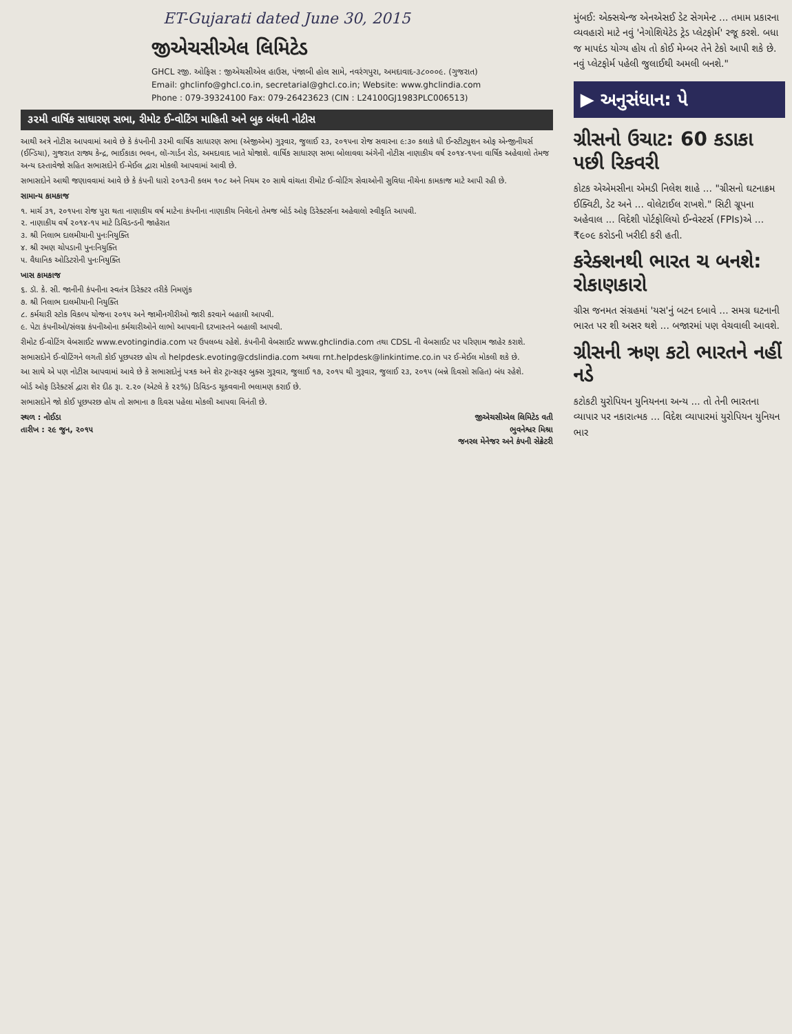ET-Gujarati dated June 30, 2015
જીએચસીએલ લિમિટેડ
GHCL રજી. ઓફિસ : જીએચસીએલ હાઉસ, પંજાબી હોલ સામે, નવરંગપુરા, અમદાવાદ-૩૮૦૦૦૯. (ગુજરાત)
Email: ghclinfo@ghcl.co.in, secretarial@ghcl.co.in; Website: www.ghclindia.com
Phone : 079-39324100 Fax: 079-26423623 (CIN : L24100GJ1983PLC006513)
૩૨મી વાર્ષિક સાધારણ સભા, રીમોટ ઈ-વોટિંગ માહિતી અને બુક બંધની નોટીસ
આથી અત્રે નોટીસ આપવામાં આવે છે કે કંપનીની ૩૨મી વાર્ષિક સાધારણ સભા (એજીએમ) ગુરૂવાર, જુલાઈ ૨૩, ૨૦૧૫ના રોજ સવારના ૯:૩૦ કલાકે ધી ઈન્સ્ટીટ્યુશન ઓફ એન્જીનીયર્સ (ઈન્ડિયા), ગુજરાત રાજ્ય કેન્દ્ર, ભાઈકાકા ભવન, લૉ-ગાર્ડન રોડ, અમદાવાદ ખાતે યોજાશે. વાર્ષિક સાધારણ સભા બોલાવવા અંગેની નોટીસ નાણાકીય વર્ષ ૨૦૧૪-૧૫ના વાર્ષિક અહેવાલો તેમજ અન્ય દસ્તાવેજો સહિત સભાસદોને ઈ-મેઈલ દ્વારા મોકલી આપવામાં આવી છે.
સભાસદોને આથી જણાવવામાં આવે છે કે કંપની ધારો ૨૦૧૩ની કલમ ૧૦૮ અને નિયમ ૨૦ સાથે વાંચતા રીમોટ ઈ-વોટિંગ સેવાઓની સુવિધા નીચેના કામકાજ માટે આપી રહી છે.
સામાન્ય કામકાજ
૧. માર્ચ ૩૧, ૨૦૧૫ના રોજ પુરા થતા નાણાકીય વર્ષ માટેના કંપનીના નાણાકીય નિવેદનો તેમજ બોર્ડ ઓફ ડિરેક્ટર્સના અહેવાલો સ્વીકૃતિ આપવી.
૨. નાણાકીય વર્ષ ૨૦૧૪-૧૫ માટે ડિવિડન્ડની જાહેરાત
૩. શ્રી નિલાભ દાલમીયાની પુનઃનિયુક્તિ
૪. શ્રી રમણ ચોપડાની પુનઃનિયુક્તિ
૫. વૈધાનિક ઓડિટરોની પુનઃનિયુક્તિ
ખાસ કામકાજ
૬. ડૉ. કે. સી. જાનીની કંપનીના સ્વતંત્ર ડિરેક્ટર તરીકે નિમણુંક
૭. શ્રી નિલાભ દાલમીયાની નિયુક્તિ
૮. કર્મચારી સ્ટોક વિકલ્પ યોજના ૨૦૧૫ અને જામીનગીરીઓ જારી કરવાને બહાલી આપવી.
૯. પેટા કંપનીઓ/સંલગ્ન કંપનીઓના કર્મચારીઓને લાભો આપવાની દરખાસ્તને બહાલી આપવી.
રીમોટ ઈ-વોટિંગ વેબસાઈટ www.evotingindia.com પર ઉપલબ્ધ રહેશે. કંપનીની વેબસાઈટ www.ghclindia.com તથા CDSL ની વેબસાઈટ પર પરિણામ જાહેર કરાશે.
સભાસદોને ઈ-વોટિંગને લગતી કોઈ પૂછપરછ હોય તો helpdesk.evoting@cdslindia.com અથવા rnt.helpdesk@linkintime.co.in પર ઈ-મેઈલ મોકલી શકે છે.
આ સાથે એ પણ નોટીસ આપવામાં આવે છે કે સભાસદોનું પત્રક અને શેર ટ્રાન્સફર બુક્સ ગુરૂવાર, જુલાઈ ૧૭, ૨૦૧૫ થી ગુરૂવાર, જુલાઈ ૨૩, ૨૦૧૫ (બન્ને દિવસો સહિત) બંધ રહેશે.
બોર્ડ ઓફ ડિરેક્ટર્સ દ્વારા શેર દીઠ રૂા. ૨.૨૦ (એટલે કે ૨૨%) ડિવિડન્ડ ચૂકવવાની ભલામણ કરાઈ છે.
સભાસદોને જો કોઈ પૂછપરછ હોય તો સભાના ૭ દિવસ પહેલા મોકલી આપવા વિનંતી છે.
સ્થળ : નોઈડા
તારીખ : ૨૯ જુન, ૨૦૧૫
જીએચસીએલ લિમિટેડ વતી
ભુવનેશ્વર મિશ્રા
જનરલ મેનેજર અને કંપની સેક્રેટરી
મુંબઈ: એક્સચેન્જ એનએસઈ ડેટ સેગમેન્ટ ... તમામ પ્રકારના વ્યવહારો માટે નવું 'નેગોશિયેટેડ ટ્રેડ પ્લેટફોર્મ' રજૂ કરશે. બધા જ માપદંડ યોગ્ય હોય તો કોઈ મેમ્બર તેને ટેકો આપી શકે છે. નવું પ્લેટફોર્મ પહેલી જુલાઈથી અમલી બનશે."
▶ અનુસંધાન: પે
ગ્રીસનો ઉચાટ: 60 કડાકા પછી રિકવરી
કોટક એએમસીના એમડી નિલેશ શાહે ... "ગ્રીસનો ઘટનાક્રમ ઈક્વિટી, ડેટ અને ... વોલેટાઈલ રાખશે." સિટી ગ્રૂપના અહેવાલ ... વિદેશી પોર્ટફોલિયો ઈન્વેસ્ટર્સ (FPIs)એ ... ₹૯૦૯ કરોડની ખરીદી કરી હતી.
કરેક્શનથી ભારત ચ બનશે: રોકાણકારો
ગ્રીસ જનમત સંગ્રહમાં 'યસ'નું બટન દબાવે ... સમગ્ર ઘટનાની ભારત પર શી અસર થશે ... બજારમાં પણ વેચવાલી આવશે.
ગ્રીસની ઋણ કટો ભારતને નહીં નડે
કટોકટી યુરોપિયન યુનિયનના અન્ય ... તો તેની ભારતના વ્યાપાર પર નકારાત્મક ... વિદેશ વ્યાપારમાં યુરોપિયન યુનિયન ભાર